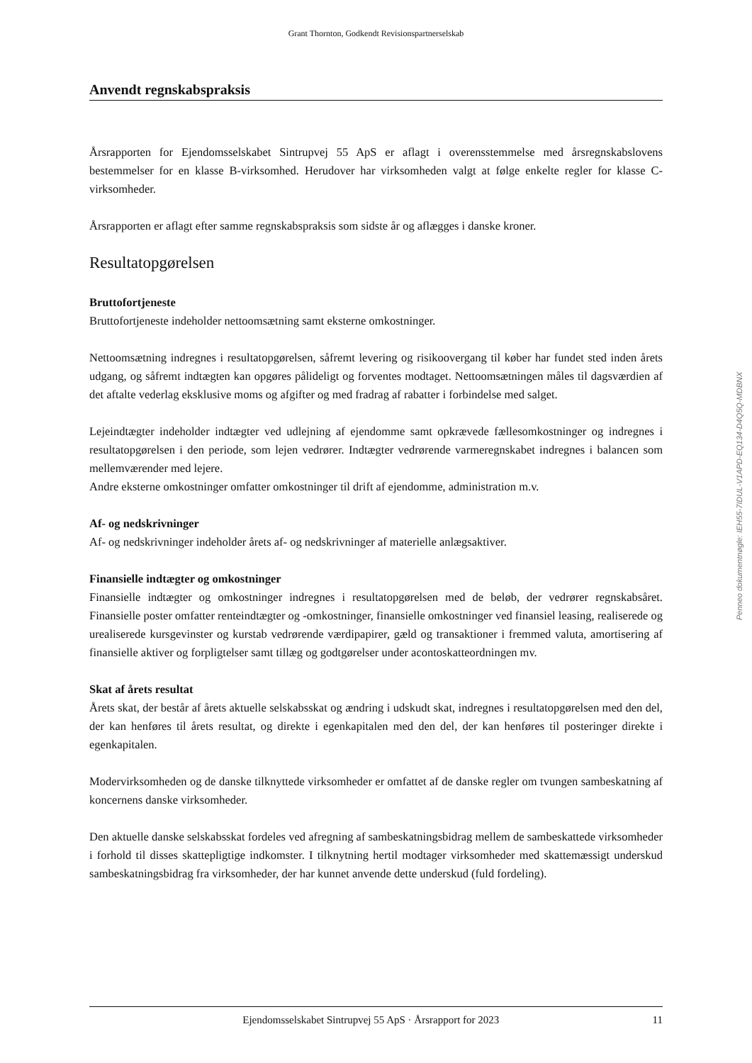Grant Thornton, Godkendt Revisionspartnerselskab
Anvendt regnskabspraksis
Årsrapporten for Ejendomsselskabet Sintrupvej 55 ApS er aflagt i overensstemmelse med årsregnskabslovens bestemmelser for en klasse B-virksomhed. Herudover har virksomheden valgt at følge enkelte regler for klasse C-virksomheder.
Årsrapporten er aflagt efter samme regnskabspraksis som sidste år og aflægges i danske kroner.
Resultatopgørelsen
Bruttofortjeneste
Bruttofortjeneste indeholder nettoomsætning samt eksterne omkostninger.
Nettoomsætning indregnes i resultatopgørelsen, såfremt levering og risikoovergang til køber har fundet sted inden årets udgang, og såfremt indtægten kan opgøres pålideligt og forventes modtaget. Nettoomsætningen måles til dagsværdien af det aftalte vederlag eksklusive moms og afgifter og med fradrag af rabatter i forbindelse med salget.
Lejeindtægter indeholder indtægter ved udlejning af ejendomme samt opkrævede fællesomkostninger og indregnes i resultatopgørelsen i den periode, som lejen vedrører. Indtægter vedrørende varmeregnskabet indregnes i balancen som mellemværender med lejere.
Andre eksterne omkostninger omfatter omkostninger til drift af ejendomme, administration m.v.
Af- og nedskrivninger
Af- og nedskrivninger indeholder årets af- og nedskrivninger af materielle anlægsaktiver.
Finansielle indtægter og omkostninger
Finansielle indtægter og omkostninger indregnes i resultatopgørelsen med de beløb, der vedrører regnskabsåret. Finansielle poster omfatter renteindtægter og -omkostninger, finansielle omkostninger ved finansiel leasing, realiserede og urealiserede kursgevinster og kurstab vedrørende værdipapirer, gæld og transaktioner i fremmed valuta, amortisering af finansielle aktiver og forpligtelser samt tillæg og godtgørelser under acontoskatteordningen mv.
Skat af årets resultat
Årets skat, der består af årets aktuelle selskabsskat og ændring i udskudt skat, indregnes i resultatopgørelsen med den del, der kan henføres til årets resultat, og direkte i egenkapitalen med den del, der kan henføres til posteringer direkte i egenkapitalen.
Modervirksomheden og de danske tilknyttede virksomheder er omfattet af de danske regler om tvungen sambeskatning af koncernens danske virksomheder.
Den aktuelle danske selskabsskat fordeles ved afregning af sambeskatningsbidrag mellem de sambeskattede virksomheder i forhold til disses skattepligtige indkomster. I tilknytning hertil modtager virksomheder med skattemæssigt underskud sambeskatningsbidrag fra virksomheder, der har kunnet anvende dette underskud (fuld fordeling).
Penneo dokumentnøgle: IEH55-7IDUL-V1APD-EQ134-D4Q5Q-MDBNX
Ejendomsselskabet Sintrupvej 55 ApS · Årsrapport for 2023 11